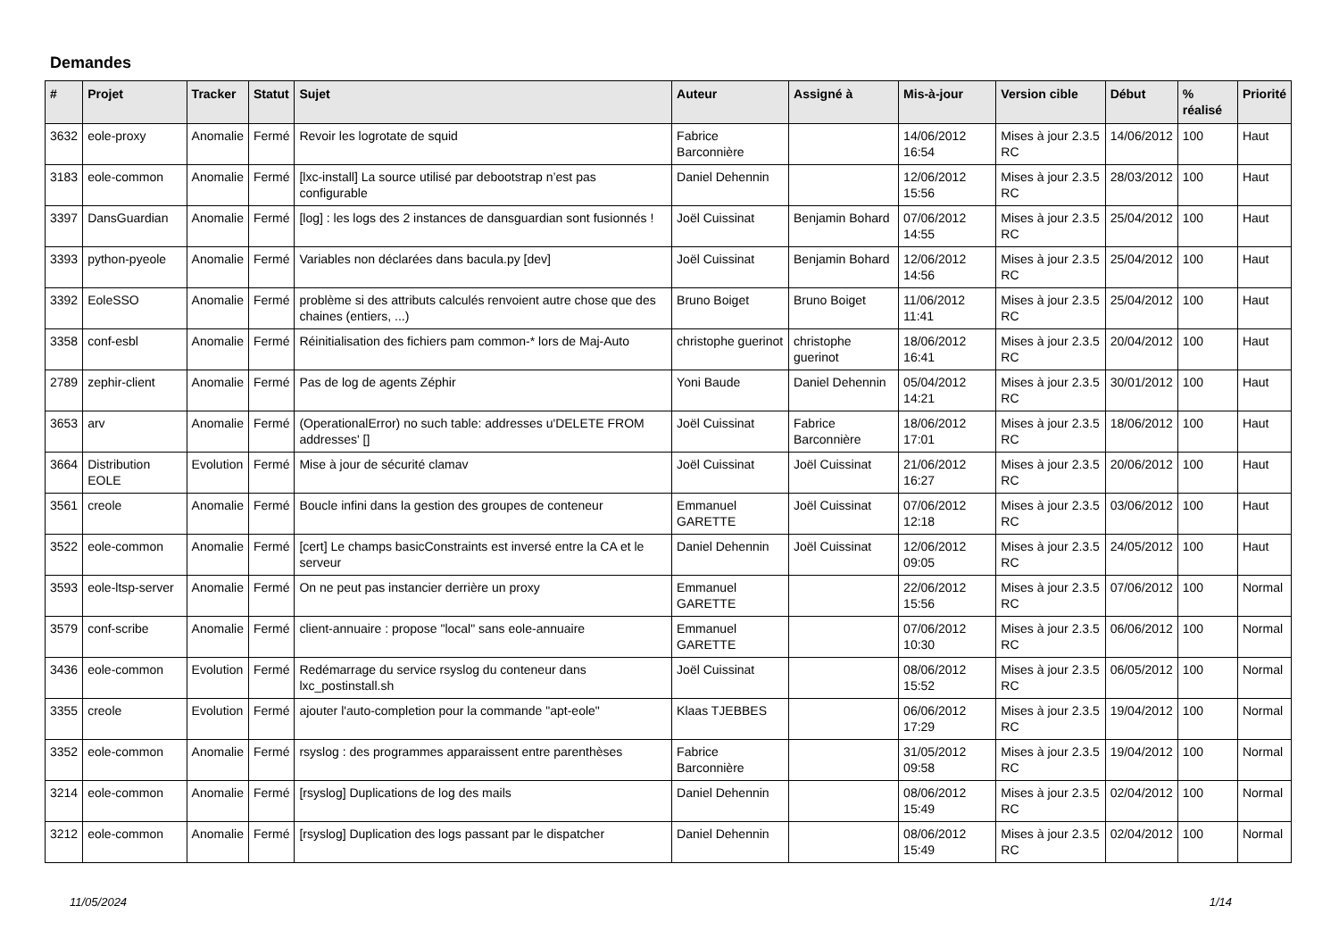Demandes
| # | Projet | Tracker | Statut | Sujet | Auteur | Assigné à | Mis-à-jour | Version cible | Début | % réalisé | Priorité |
| --- | --- | --- | --- | --- | --- | --- | --- | --- | --- | --- | --- |
| 3632 | eole-proxy | Anomalie | Fermé | Revoir les logrotate de squid | Fabrice Barconnière | | 14/06/2012 16:54 | Mises à jour 2.3.5 RC | 14/06/2012 | 100 | Haut |
| 3183 | eole-common | Anomalie | Fermé | [lxc-install] La source utilisé par debootstrap n’est pas configurable | Daniel Dehennin | | 12/06/2012 15:56 | Mises à jour 2.3.5 RC | 28/03/2012 | 100 | Haut |
| 3397 | DansGuardian | Anomalie | Fermé | [log] : les logs des 2 instances de dansguardian sont fusionnés ! | Joël Cuissinat | Benjamin Bohard | 07/06/2012 14:55 | Mises à jour 2.3.5 RC | 25/04/2012 | 100 | Haut |
| 3393 | python-pyeole | Anomalie | Fermé | Variables non déclarées dans bacula.py [dev] | Joël Cuissinat | Benjamin Bohard | 12/06/2012 14:56 | Mises à jour 2.3.5 RC | 25/04/2012 | 100 | Haut |
| 3392 | EoleSSO | Anomalie | Fermé | problème si des attributs calculés renvoient autre chose que des chaines (entiers, ...) | Bruno Boiget | Bruno Boiget | 11/06/2012 11:41 | Mises à jour 2.3.5 RC | 25/04/2012 | 100 | Haut |
| 3358 | conf-esbl | Anomalie | Fermé | Réinitialisation des fichiers pam common-* lors de Maj-Auto | christophe guerinot | christophe guerinot | 18/06/2012 16:41 | Mises à jour 2.3.5 RC | 20/04/2012 | 100 | Haut |
| 2789 | zephir-client | Anomalie | Fermé | Pas de log de agents Zéphir | Yoni Baude | Daniel Dehennin | 05/04/2012 14:21 | Mises à jour 2.3.5 RC | 30/01/2012 | 100 | Haut |
| 3653 | arv | Anomalie | Fermé | (OperationalError) no such table: addresses u'DELETE FROM addresses' [] | Joël Cuissinat | Fabrice Barconnière | 18/06/2012 17:01 | Mises à jour 2.3.5 RC | 18/06/2012 | 100 | Haut |
| 3664 | Distribution EOLE | Evolution | Fermé | Mise à jour de sécurité clamav | Joël Cuissinat | Joël Cuissinat | 21/06/2012 16:27 | Mises à jour 2.3.5 RC | 20/06/2012 | 100 | Haut |
| 3561 | creole | Anomalie | Fermé | Boucle infini dans la gestion des groupes de conteneur | Emmanuel GARETTE | Joël Cuissinat | 07/06/2012 12:18 | Mises à jour 2.3.5 RC | 03/06/2012 | 100 | Haut |
| 3522 | eole-common | Anomalie | Fermé | [cert] Le champs basicConstraints est inversé entre la CA et le serveur | Daniel Dehennin | Joël Cuissinat | 12/06/2012 09:05 | Mises à jour 2.3.5 RC | 24/05/2012 | 100 | Haut |
| 3593 | eole-ltsp-server | Anomalie | Fermé | On ne peut pas instancier derrière un proxy | Emmanuel GARETTE | | 22/06/2012 15:56 | Mises à jour 2.3.5 RC | 07/06/2012 | 100 | Normal |
| 3579 | conf-scribe | Anomalie | Fermé | client-annuaire : propose "local" sans eole-annuaire | Emmanuel GARETTE | | 07/06/2012 10:30 | Mises à jour 2.3.5 RC | 06/06/2012 | 100 | Normal |
| 3436 | eole-common | Evolution | Fermé | Redémarrage du service rsyslog du conteneur dans lxc_postinstall.sh | Joël Cuissinat | | 08/06/2012 15:52 | Mises à jour 2.3.5 RC | 06/05/2012 | 100 | Normal |
| 3355 | creole | Evolution | Fermé | ajouter l'auto-completion pour la commande "apt-eole" | Klaas TJEBBES | | 06/06/2012 17:29 | Mises à jour 2.3.5 RC | 19/04/2012 | 100 | Normal |
| 3352 | eole-common | Anomalie | Fermé | rsyslog : des programmes apparaissent entre parenthèses | Fabrice Barconnière | | 31/05/2012 09:58 | Mises à jour 2.3.5 RC | 19/04/2012 | 100 | Normal |
| 3214 | eole-common | Anomalie | Fermé | [rsyslog] Duplications de log des mails | Daniel Dehennin | | 08/06/2012 15:49 | Mises à jour 2.3.5 RC | 02/04/2012 | 100 | Normal |
| 3212 | eole-common | Anomalie | Fermé | [rsyslog] Duplication des logs passant par le dispatcher | Daniel Dehennin | | 08/06/2012 15:49 | Mises à jour 2.3.5 RC | 02/04/2012 | 100 | Normal |
11/05/2024 1/14